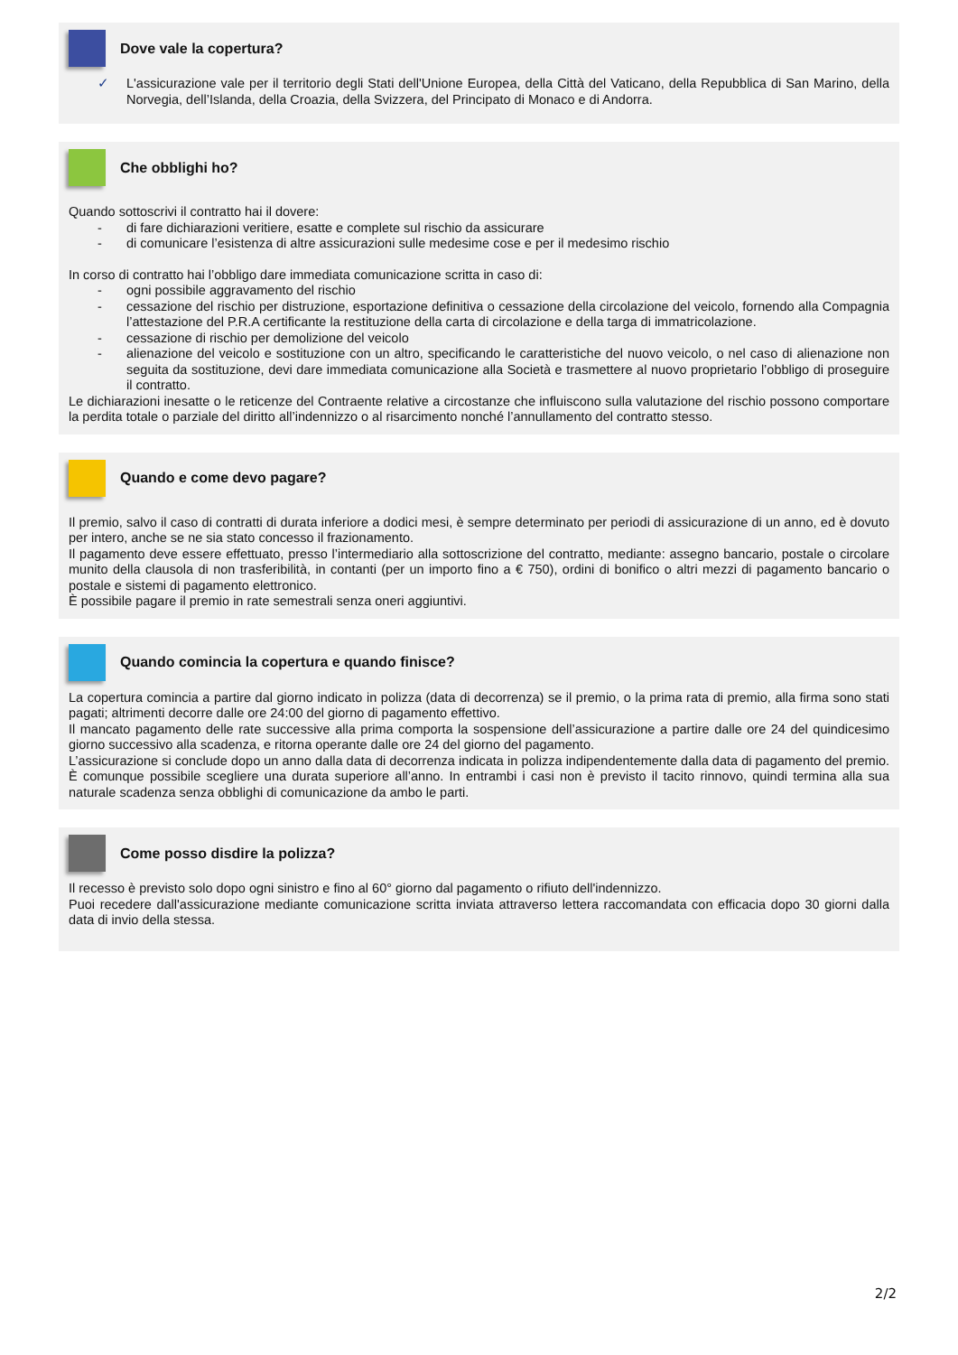Dove vale la copertura?
✓ L'assicurazione vale per il territorio degli Stati dell'Unione Europea, della Città del Vaticano, della Repubblica di San Marino, della Norvegia, dell’Islanda, della Croazia, della Svizzera, del Principato di Monaco e di Andorra.
Che obblighi ho?
Quando sottoscrivi il contratto hai il dovere:
- di fare dichiarazioni veritiere, esatte e complete sul rischio da assicurare
- di comunicare l’esistenza di altre assicurazioni sulle medesime cose e per il medesimo rischio
In corso di contratto hai l’obbligo dare immediata comunicazione scritta in caso di:
- ogni possibile aggravamento del rischio
- cessazione del rischio per distruzione, esportazione definitiva o cessazione della circolazione del veicolo, fornendo alla Compagnia l’attestazione del P.R.A certificante la restituzione della carta di circolazione e della targa di immatricolazione.
- cessazione di rischio per demolizione del veicolo
- alienazione del veicolo e sostituzione con un altro, specificando le caratteristiche del nuovo veicolo, o nel caso di alienazione non seguita da sostituzione, devi dare immediata comunicazione alla Società e trasmettere al nuovo proprietario l’obbligo di proseguire il contratto.
Le dichiarazioni inesatte o le reticenze del Contraente relative a circostanze che influiscono sulla valutazione del rischio possono comportare la perdita totale o parziale del diritto all’indennizzo o al risarcimento nonché l’annullamento del contratto stesso.
Quando e come devo pagare?
Il premio, salvo il caso di contratti di durata inferiore a dodici mesi, è sempre determinato per periodi di assicurazione di un anno, ed è dovuto per intero, anche se ne sia stato concesso il frazionamento.
Il pagamento deve essere effettuato, presso l’intermediario alla sottoscrizione del contratto, mediante: assegno bancario, postale o circolare munito della clausola di non trasferibilità, in contanti (per un importo fino a € 750), ordini di bonifico o altri mezzi di pagamento bancario o postale e sistemi di pagamento elettronico.
È possibile pagare il premio in rate semestrali senza oneri aggiuntivi.
Quando comincia la copertura e quando finisce?
La copertura comincia a partire dal giorno indicato in polizza (data di decorrenza) se il premio, o la prima rata di premio, alla firma sono stati pagati; altrimenti decorre dalle ore 24:00 del giorno di pagamento effettivo.
Il mancato pagamento delle rate successive alla prima comporta la sospensione dell’assicurazione a partire dalle ore 24 del quindicesimo giorno successivo alla scadenza, e ritorna operante dalle ore 24 del giorno del pagamento.
L’assicurazione si conclude dopo un anno dalla data di decorrenza indicata in polizza indipendentemente dalla data di pagamento del premio. È comunque possibile scegliere una durata superiore all’anno. In entrambi i casi non è previsto il tacito rinnovo, quindi termina alla sua naturale scadenza senza obblighi di comunicazione da ambo le parti.
Come posso disdire la polizza?
Il recesso è previsto solo dopo ogni sinistro e fino al 60° giorno dal pagamento o rifiuto dell'indennizzo.
Puoi recedere dall'assicurazione mediante comunicazione scritta inviata attraverso lettera raccomandata con efficacia dopo 30 giorni dalla data di invio della stessa.
2/2